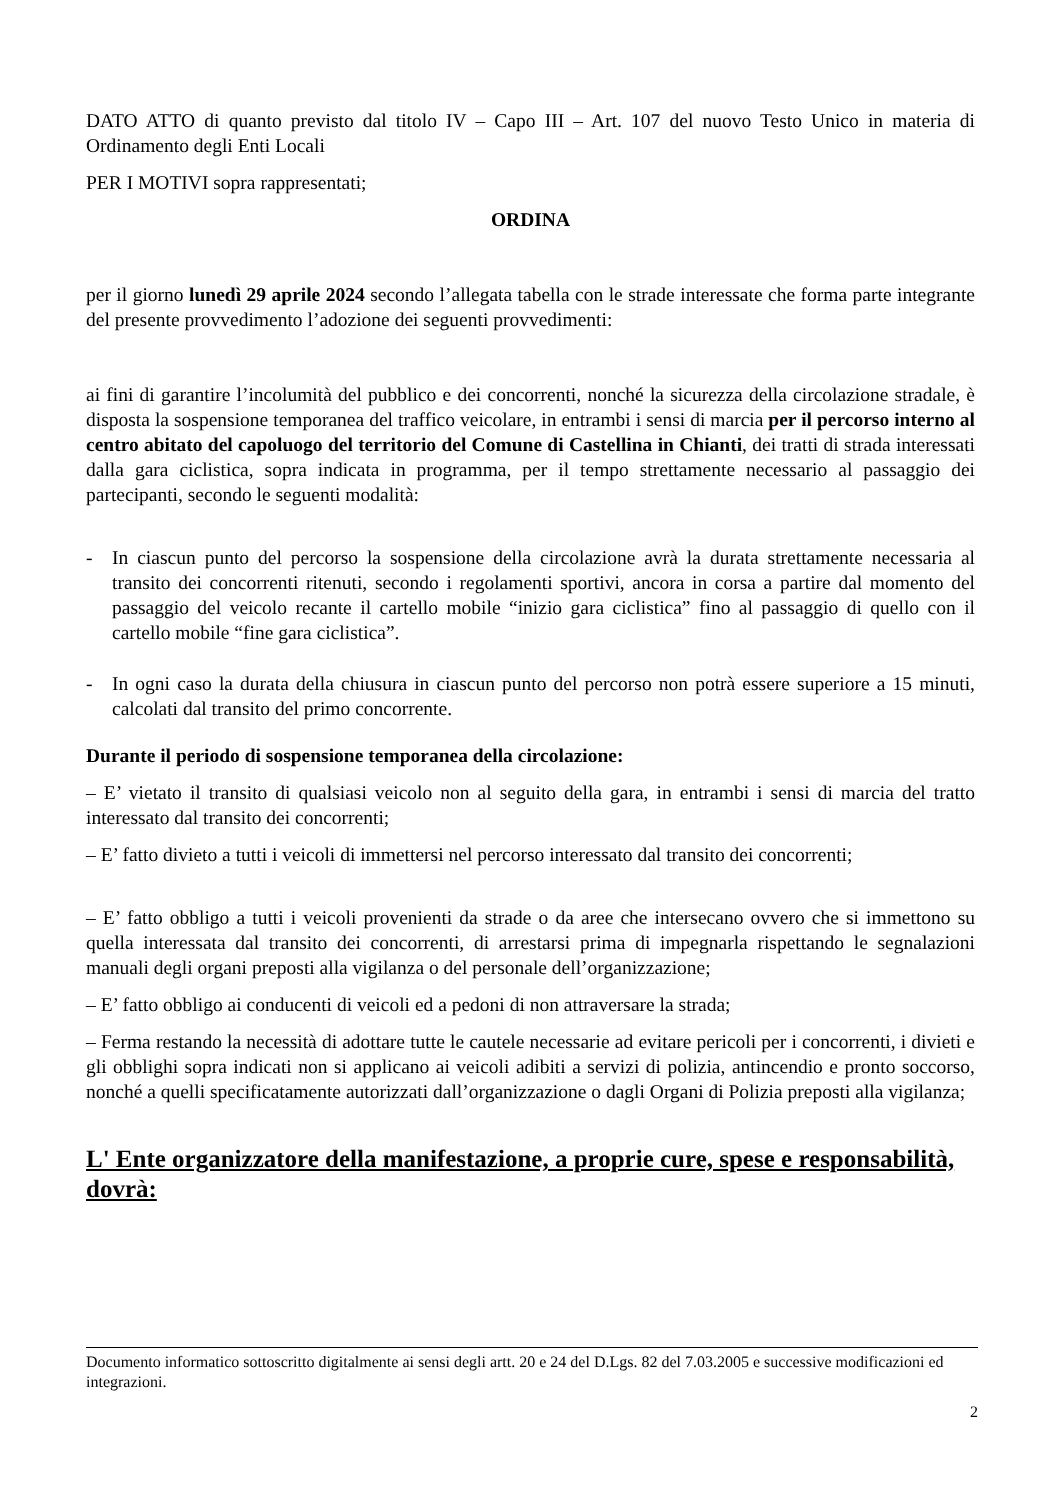DATO ATTO di quanto previsto dal titolo IV – Capo III – Art. 107 del nuovo Testo Unico in materia di Ordinamento degli Enti Locali
PER I MOTIVI sopra rappresentati;
ORDINA
per il giorno lunedì 29 aprile 2024 secondo l’allegata tabella con le strade interessate che forma parte integrante del presente provvedimento l’adozione dei seguenti provvedimenti:
ai fini di garantire l’incolumità del pubblico e dei concorrenti, nonché la sicurezza della circolazione stradale, è disposta la sospensione temporanea del traffico veicolare, in entrambi i sensi di marcia per il percorso interno al centro abitato del capoluogo del territorio del Comune di Castellina in Chianti, dei tratti di strada interessati dalla gara ciclistica, sopra indicata in programma, per il tempo strettamente necessario al passaggio dei partecipanti, secondo le seguenti modalità:
- In ciascun punto del percorso la sospensione della circolazione avrà la durata strettamente necessaria al transito dei concorrenti ritenuti, secondo i regolamenti sportivi, ancora in corsa a partire dal momento del passaggio del veicolo recante il cartello mobile “inizio gara ciclistica” fino al passaggio di quello con il cartello mobile “fine gara ciclistica”.
- In ogni caso la durata della chiusura in ciascun punto del percorso non potrà essere superiore a 15 minuti, calcolati dal transito del primo concorrente.
Durante il periodo di sospensione temporanea della circolazione:
– E’ vietato il transito di qualsiasi veicolo non al seguito della gara, in entrambi i sensi di marcia del tratto interessato dal transito dei concorrenti;
– E’ fatto divieto a tutti i veicoli di immettersi nel percorso interessato dal transito dei concorrenti;
– E’ fatto obbligo a tutti i veicoli provenienti da strade o da aree che intersecano ovvero che si immettono su quella interessata dal transito dei concorrenti, di arrestarsi prima di impegnarla rispettando le segnalazioni manuali degli organi preposti alla vigilanza o del personale dell’organizzazione;
– E’ fatto obbligo ai conducenti di veicoli ed a pedoni di non attraversare la strada;
– Ferma restando la necessità di adottare tutte le cautele necessarie ad evitare pericoli per i concorrenti, i divieti e gli obblighi sopra indicati non si applicano ai veicoli adibiti a servizi di polizia, antincendio e pronto soccorso, nonché a quelli specificatamente autorizzati dall’organizzazione o dagli Organi di Polizia preposti alla vigilanza;
L' Ente organizzatore della manifestazione, a proprie cure, spese e responsabilità, dovrà:
Documento informatico sottoscritto digitalmente ai sensi degli artt. 20 e 24 del D.Lgs. 82 del 7.03.2005 e successive modificazioni ed integrazioni.
2